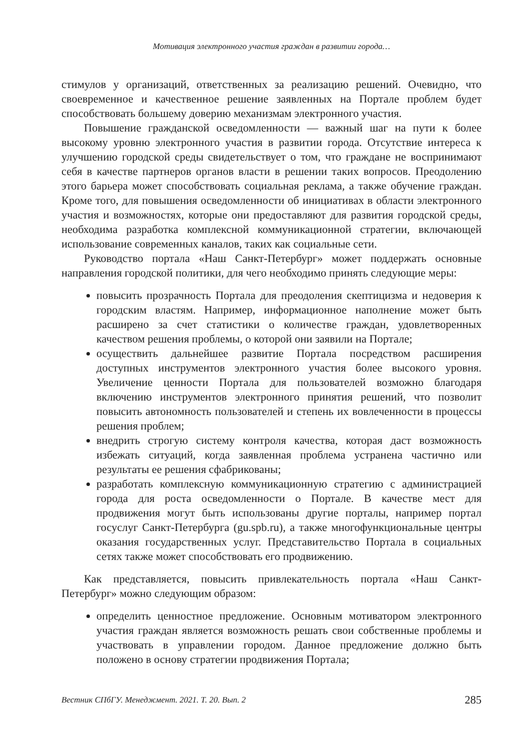Мотивация электронного участия граждан в развитии города…
стимулов у организаций, ответственных за реализацию решений. Очевидно, что своевременное и качественное решение заявленных на Портале проблем будет способствовать большему доверию механизмам электронного участия.
Повышение гражданской осведомленности — важный шаг на пути к более высокому уровню электронного участия в развитии города. Отсутствие интереса к улучшению городской среды свидетельствует о том, что граждане не воспринимают себя в качестве партнеров органов власти в решении таких вопросов. Преодолению этого барьера может способствовать социальная реклама, а также обучение граждан. Кроме того, для повышения осведомленности об инициативах в области электронного участия и возможностях, которые они предоставляют для развития городской среды, необходима разработка комплексной коммуникационной стратегии, включающей использование современных каналов, таких как социальные сети.
Руководство портала «Наш Санкт-Петербург» может поддержать основные направления городской политики, для чего необходимо принять следующие меры:
повысить прозрачность Портала для преодоления скептицизма и недоверия к городским властям. Например, информационное наполнение может быть расширено за счет статистики о количестве граждан, удовлетворенных качеством решения проблемы, о которой они заявили на Портале;
осуществить дальнейшее развитие Портала посредством расширения доступных инструментов электронного участия более высокого уровня. Увеличение ценности Портала для пользователей возможно благодаря включению инструментов электронного принятия решений, что позволит повысить автономность пользователей и степень их вовлеченности в процессы решения проблем;
внедрить строгую систему контроля качества, которая даст возможность избежать ситуаций, когда заявленная проблема устранена частично или результаты ее решения сфабрикованы;
разработать комплексную коммуникационную стратегию с администрацией города для роста осведомленности о Портале. В качестве мест для продвижения могут быть использованы другие порталы, например портал госуслуг Санкт-Петербурга (gu.spb.ru), а также многофункциональные центры оказания государственных услуг. Представительство Портала в социальных сетях также может способствовать его продвижению.
Как представляется, повысить привлекательность портала «Наш Санкт-Петербург» можно следующим образом:
определить ценностное предложение. Основным мотиватором электронного участия граждан является возможность решать свои собственные проблемы и участвовать в управлении городом. Данное предложение должно быть положено в основу стратегии продвижения Портала;
Вестник СПбГУ. Менеджмент. 2021. Т. 20. Вып. 2 285